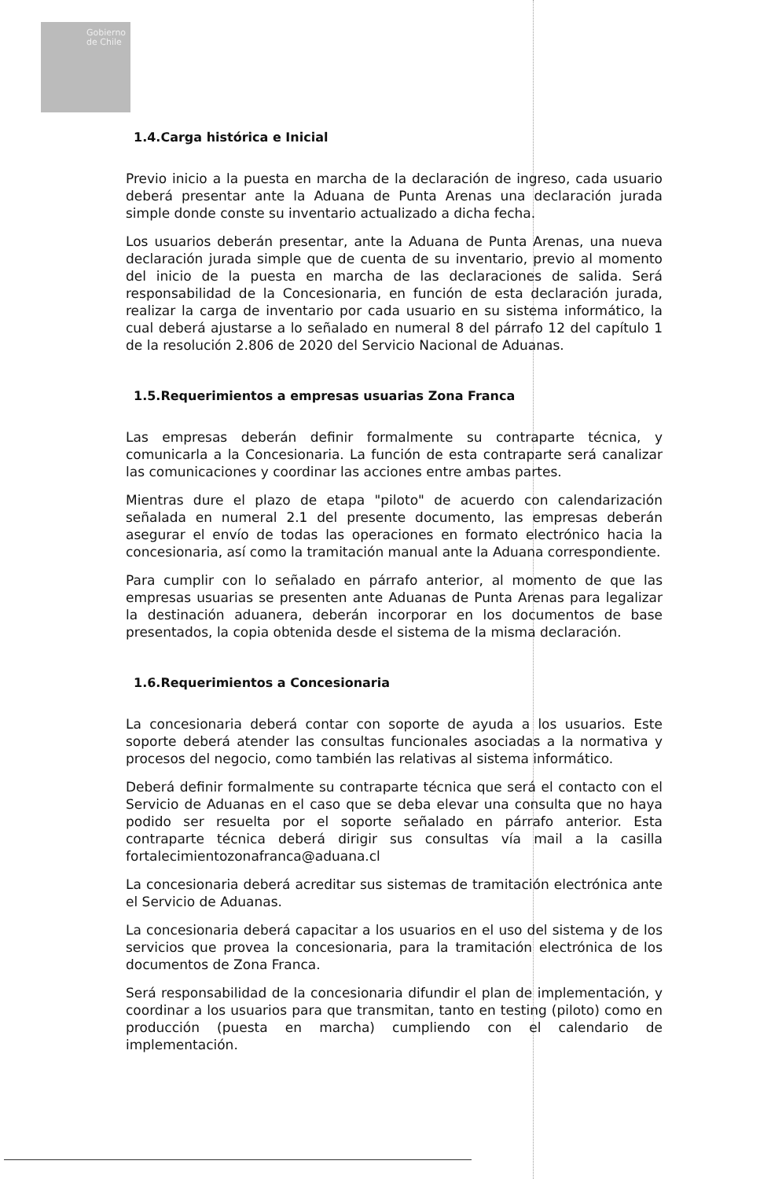Gobierno
de Chile
1.4.Carga histórica e Inicial
Previo inicio a la puesta en marcha de la declaración de ingreso, cada usuario deberá presentar ante la Aduana de Punta Arenas una declaración jurada simple donde conste su inventario actualizado a dicha fecha.
Los usuarios deberán presentar, ante la Aduana de Punta Arenas, una nueva declaración jurada simple que de cuenta de su inventario, previo al momento del inicio de la puesta en marcha de las declaraciones de salida. Será responsabilidad de la Concesionaria, en función de esta declaración jurada, realizar la carga de inventario por cada usuario en su sistema informático, la cual deberá ajustarse a lo señalado en numeral 8 del párrafo 12 del capítulo 1 de la resolución 2.806 de 2020 del Servicio Nacional de Aduanas.
1.5.Requerimientos a empresas usuarias Zona Franca
Las empresas deberán definir formalmente su contraparte técnica, y comunicarla a la Concesionaria. La función de esta contraparte será canalizar las comunicaciones y coordinar las acciones entre ambas partes.
Mientras dure el plazo de etapa "piloto" de acuerdo con calendarización señalada en numeral 2.1 del presente documento, las empresas deberán asegurar el envío de todas las operaciones en formato electrónico hacia la concesionaria, así como la tramitación manual ante la Aduana correspondiente.
Para cumplir con lo señalado en párrafo anterior, al momento de que las empresas usuarias se presenten ante Aduanas de Punta Arenas para legalizar la destinación aduanera, deberán incorporar en los documentos de base presentados, la copia obtenida desde el sistema de la misma declaración.
1.6.Requerimientos a Concesionaria
La concesionaria deberá contar con soporte de ayuda a los usuarios. Este soporte deberá atender las consultas funcionales asociadas a la normativa y procesos del negocio, como también las relativas al sistema informático.
Deberá definir formalmente su contraparte técnica que será el contacto con el Servicio de Aduanas en el caso que se deba elevar una consulta que no haya podido ser resuelta por el soporte señalado en párrafo anterior. Esta contraparte técnica deberá dirigir sus consultas vía mail a la casilla fortalecimientozonafranca@aduana.cl
La concesionaria deberá acreditar sus sistemas de tramitación electrónica ante el Servicio de Aduanas.
La concesionaria deberá capacitar a los usuarios en el uso del sistema y de los servicios que provea la concesionaria, para la tramitación electrónica de los documentos de Zona Franca.
Será responsabilidad de la concesionaria difundir el plan de implementación, y coordinar a los usuarios para que transmitan, tanto en testing (piloto) como en producción (puesta en marcha) cumpliendo con el calendario de implementación.